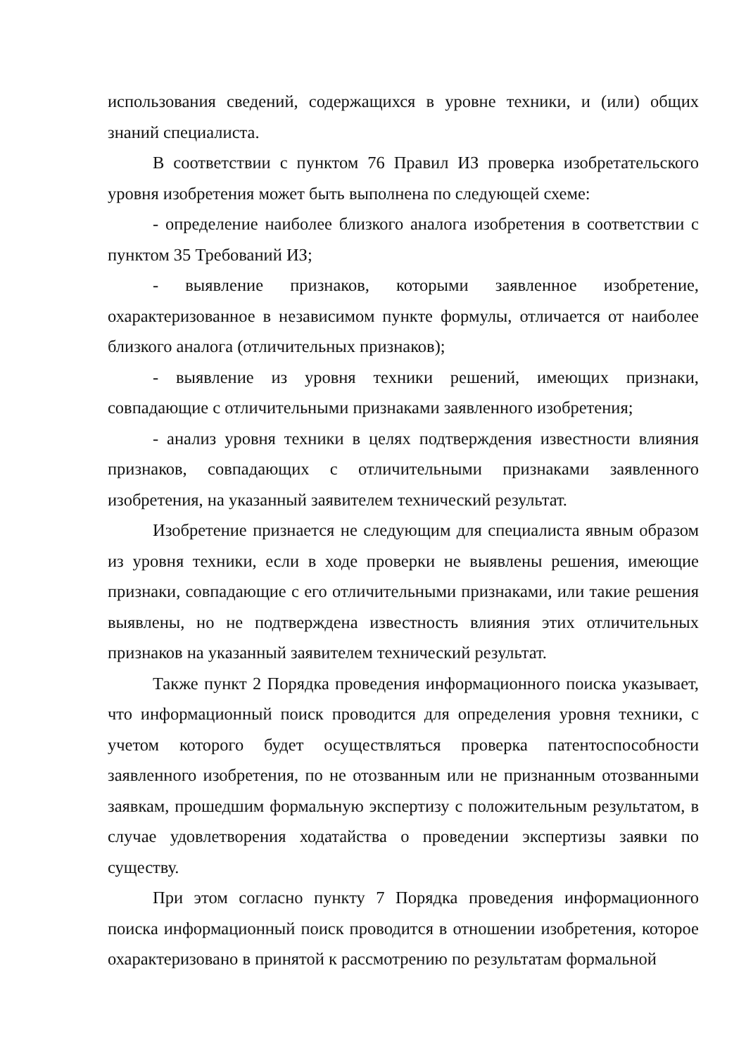использования сведений, содержащихся в уровне техники, и (или) общих знаний специалиста.
В соответствии с пунктом 76 Правил ИЗ проверка изобретательского уровня изобретения может быть выполнена по следующей схеме:
- определение наиболее близкого аналога изобретения в соответствии с пунктом 35 Требований ИЗ;
- выявление признаков, которыми заявленное изобретение, охарактеризованное в независимом пункте формулы, отличается от наиболее близкого аналога (отличительных признаков);
- выявление из уровня техники решений, имеющих признаки, совпадающие с отличительными признаками заявленного изобретения;
- анализ уровня техники в целях подтверждения известности влияния признаков, совпадающих с отличительными признаками заявленного изобретения, на указанный заявителем технический результат.
Изобретение признается не следующим для специалиста явным образом из уровня техники, если в ходе проверки не выявлены решения, имеющие признаки, совпадающие с его отличительными признаками, или такие решения выявлены, но не подтверждена известность влияния этих отличительных признаков на указанный заявителем технический результат.
Также пункт 2 Порядка проведения информационного поиска указывает, что информационный поиск проводится для определения уровня техники, с учетом которого будет осуществляться проверка патентоспособности заявленного изобретения, по не отозванным или не признанным отозванными заявкам, прошедшим формальную экспертизу с положительным результатом, в случае удовлетворения ходатайства о проведении экспертизы заявки по существу.
При этом согласно пункту 7 Порядка проведения информационного поиска информационный поиск проводится в отношении изобретения, которое охарактеризовано в принятой к рассмотрению по результатам формальной